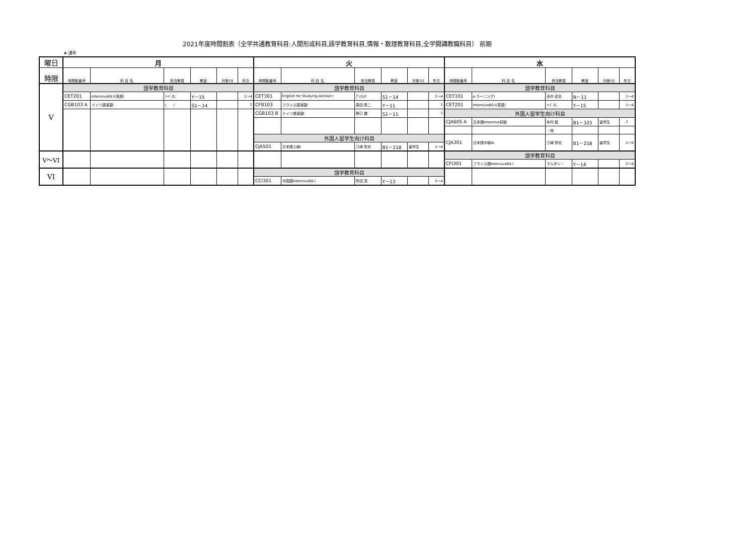2021年度時間割表（全学共通教育科目:人間形成科目,語学教育科目,情報・数理教育科目,全学開講教職科目） 前期
★:通年
| 曜日 | 月 | | | | | | 火 | | | | | | 水 | | | | | |
| --- | --- | --- | --- | --- | --- | --- | --- | --- | --- | --- | --- | --- | --- | --- | --- | --- | --- | --- |
| 時限 | 時間割番号 | 科 目 名 | 担当教員 | 教室 | 対象ｸﾗｽ | 年次 | 時間割番号 | 科 目 名 | 担当教員 | 教室 | 対象ｸﾗｽ | 年次 | 時間割番号 | 科 目 名 | 担当教員 | 教室 | 対象ｸﾗｽ | 年次 |
| V | 語学教育科目 | | | | | | 語学教育科目 | | | | | | 語学教育科目 | | | | | |
| | CET201 | Intensive60-I(英語) | ﾘｰﾄﾞ.G. | Y－15 | | 1～4 | CET301 | English for Studying Abroad I | ｸﾞﾚｱﾑ.P. | S1－14 | | 2～4 | CET101 | e-ラーニングI | 田中 武夫 | N－11 | | 1～4 |
| | CGB103 A | ドイツ語演習I | ( ) | S1－14 | | 1 | CFB103 | フランス語演習I | 森田 秀二 | Y－11 | | 1 | CET201 | Intensive60-I(英語) | ﾘｰﾄﾞ.G. | Y－15 | | 1～4 |
| | | | | | | | CGB103 B | ドイツ語演習I | 野口 健 | S1－11 | | 1 | 外国人留学生向け科目 | | | | | |
| | | | | | | | | | | | | | CJA605 A | 日本語Intensive初級 | 布村 猛 | B1－323 | 留学生 | 1 |
| | | | | | | | | | | | | | | | ・他 | | | |
| | | | | | | | 外国人留学生向け科目 | | | | | | CJA301 | 日本語中級IA | 江崎 哲也 | B1－218 | 留学生 | 1～4 |
| | | | | | | | CJA501 | 日本語上級I | 江崎 哲也 | B1－218 | 留学生 | 1～4 | | | | | | |
| V～VI | | | | | | | | | | | | | 語学教育科目 | | | | | |
| | | | | | | | | | | | | | CFI301 | フランス語Intensive60-I | マルタン・ | Y－14 | | 2～4 |
| VI | | | | | | | 語学教育科目 | | | | | | | | | | | |
| | | | | | | | CCI301 | 中国語Intensive60-I | 町田 茂 | Y－13 | | 2～4 | | | | | | |